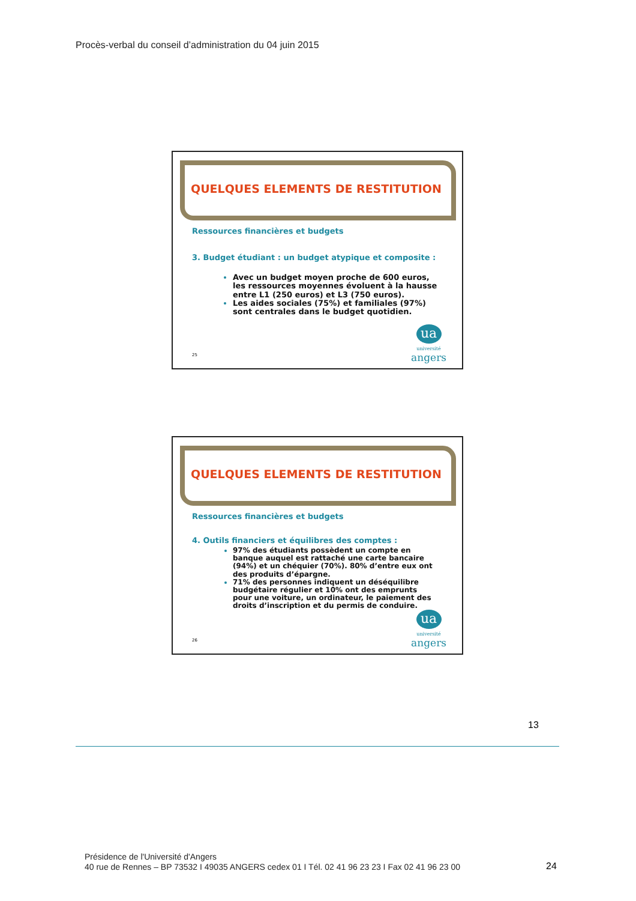Procès-verbal du conseil d’administration du 04 juin 2015
QUELQUES ELEMENTS DE RESTITUTION
Ressources financières et budgets
3. Budget étudiant : un budget atypique et composite :
Avec un budget moyen proche de 600 euros, les ressources moyennes évoluent à la hausse entre L1 (250 euros) et L3 (750 euros).
Les aides sociales (75%) et familiales (97%) sont centrales dans le budget quotidien.
25
ua
université
angers
QUELQUES ELEMENTS DE RESTITUTION
Ressources financières et budgets
4. Outils financiers et équilibres des comptes :
97% des étudiants possèdent un compte en banque auquel est rattaché une carte bancaire (94%) et un chéquier (70%). 80% d’entre eux ont des produits d’épargne.
71% des personnes indiquent un déséquilibre budgétaire régulier et 10% ont des emprunts pour une voiture, un ordinateur, le paiement des droits d’inscription et du permis de conduire.
26
ua
université
angers
13
Présidence de l'Université d'Angers
40 rue de Rennes – BP 73532 I 49035 ANGERS cedex 01 I Tél. 02 41 96 23 23 I Fax 02 41 96 23 00
24